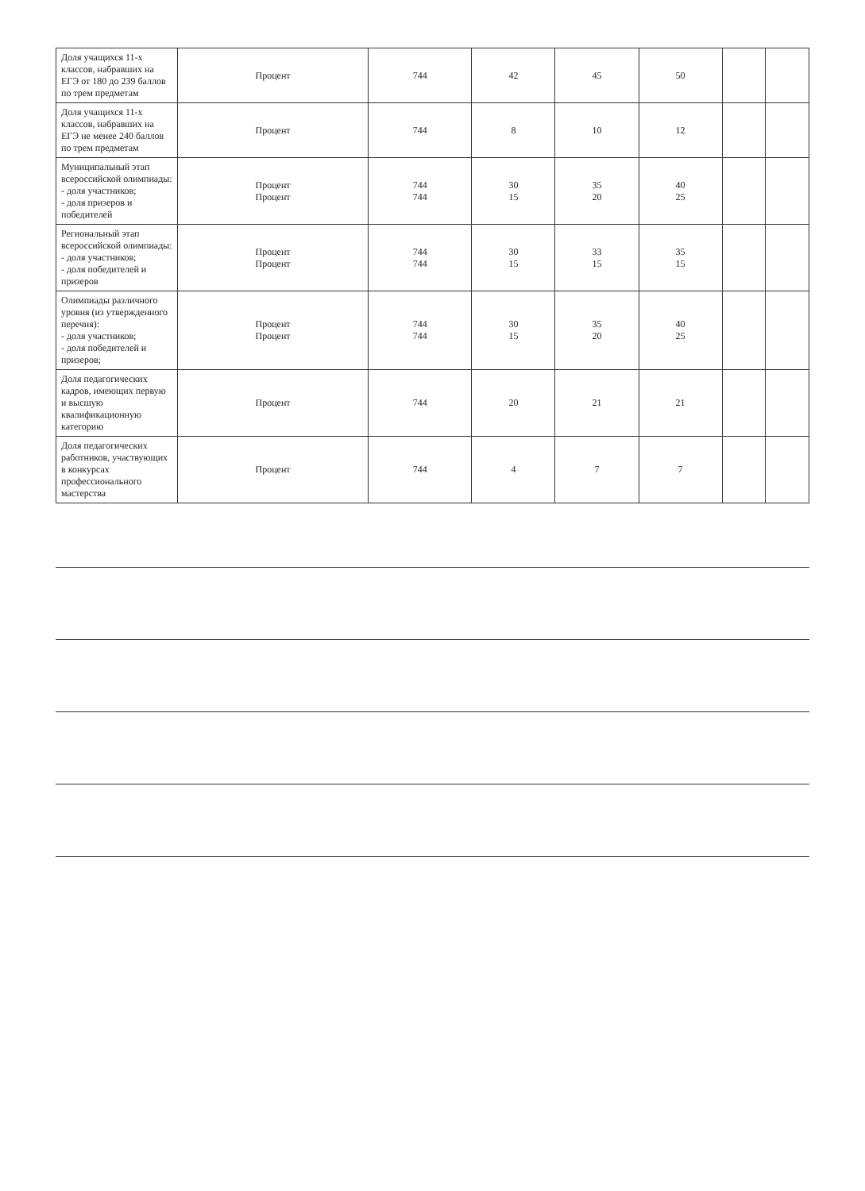| Доля учащихся 11-х классов, набравших на ЕГЭ от 180 до 239 баллов по трем предметам | Процент | 744 | 42 | 45 | 50 | | |
| Доля учащихся 11-х классов, набравших на ЕГЭ не менее 240 баллов по трем предметам | Процент | 744 | 8 | 10 | 12 | | |
| Муниципальный этап всероссийской олимпиады: - доля участников; - доля призеров и победителей | Процент Процент | 744 744 | 30 15 | 35 20 | 40 25 | | |
| Региональный этап всероссийской олимпиады: - доля участников; - доля победителей и призеров | Процент Процент | 744 744 | 30 15 | 33 15 | 35 15 | | |
| Олимпиады различного уровня (из утвержденного перечня): - доля участников; - доля победителей и призеров; | Процент Процент | 744 744 | 30 15 | 35 20 | 40 25 | | |
| Доля педагогических кадров, имеющих первую и высшую квалификационную категорию | Процент | 744 | 20 | 21 | 21 | | |
| Доля педагогических работников, участвующих в конкурсах профессионального мастерства | Процент | 744 | 4 | 7 | 7 | | |